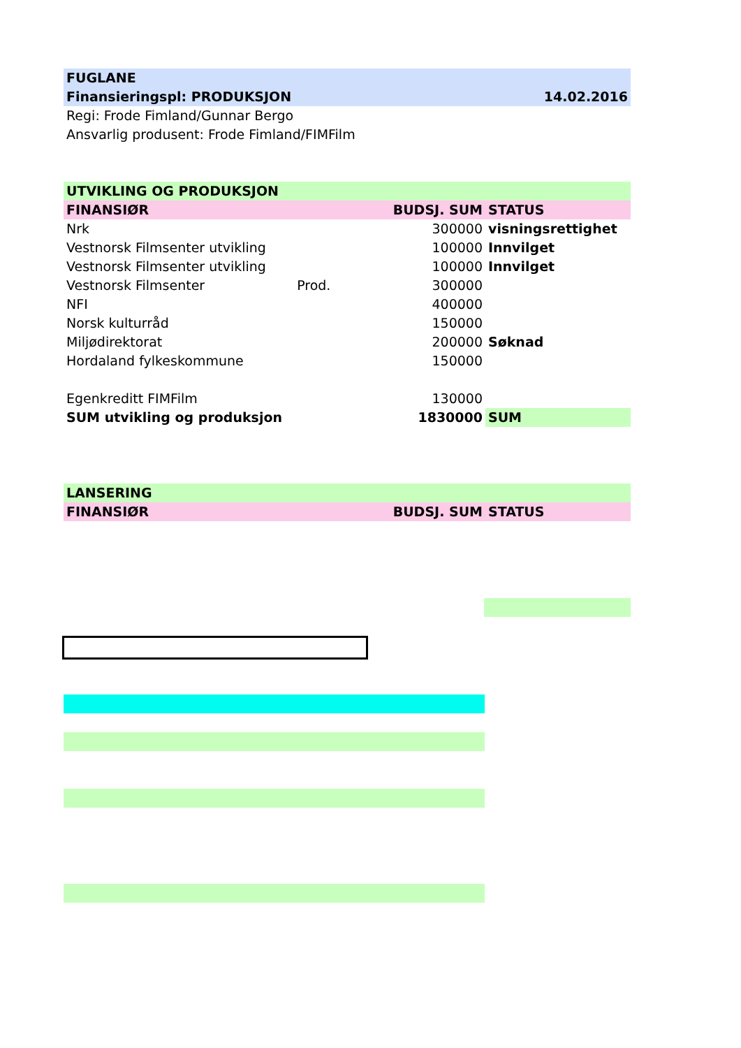| FUGLANE | | | |
| Finansieringspl: PRODUKSJON | | | 14.02.2016 |
| Regi: Frode Fimland/Gunnar Bergo | | | |
| Ansvarlig produsent: Frode Fimland/FIMFilm | | | |
| UTVIKLING OG PRODUKSJON | | | |
| FINANSIØR | | BUDSJ. SUM | STATUS |
| Nrk | | 300000 | visningsrettighet |
| Vestnorsk Filmsenter utvikling | | 100000 | Innvilget |
| Vestnorsk Filmsenter utvikling | | 100000 | Innvilget |
| Vestnorsk Filmsenter | Prod. | 300000 | |
| NFI | | 400000 | |
| Norsk kulturråd | | 150000 | |
| Miljødirektorat | | 200000 | Søknad |
| Hordaland fylkeskommune | | 150000 | |
| Egenkreditt FIMFilm | | 130000 | |
| SUM utvikling og produksjon | | 1830000 | SUM |
| LANSERING | | | |
| FINANSIØR | | BUDSJ. SUM | STATUS |